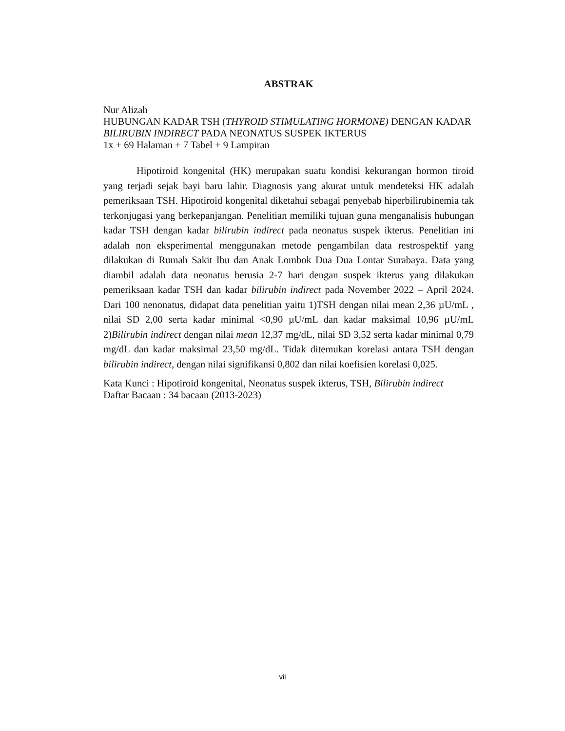ABSTRAK
Nur Alizah
HUBUNGAN KADAR TSH (THYROID STIMULATING HORMONE) DENGAN KADAR BILIRUBIN INDIRECT PADA NEONATUS SUSPEK IKTERUS
1x + 69 Halaman + 7 Tabel + 9 Lampiran
Hipotiroid kongenital (HK) merupakan suatu kondisi kekurangan hormon tiroid yang terjadi sejak bayi baru lahir. Diagnosis yang akurat untuk mendeteksi HK adalah pemeriksaan TSH. Hipotiroid kongenital diketahui sebagai penyebab hiperbilirubinemia tak terkonjugasi yang berkepanjangan. Penelitian memiliki tujuan guna menganalisis hubungan kadar TSH dengan kadar bilirubin indirect pada neonatus suspek ikterus. Penelitian ini adalah non eksperimental menggunakan metode pengambilan data restrospektif yang dilakukan di Rumah Sakit Ibu dan Anak Lombok Dua Dua Lontar Surabaya. Data yang diambil adalah data neonatus berusia 2-7 hari dengan suspek ikterus yang dilakukan pemeriksaan kadar TSH dan kadar bilirubin indirect pada November 2022 – April 2024. Dari 100 nenonatus, didapat data penelitian yaitu 1)TSH dengan nilai mean 2,36 µU/mL , nilai SD 2,00 serta kadar minimal <0,90 µU/mL dan kadar maksimal 10,96 µU/mL 2)Bilirubin indirect dengan nilai mean 12,37 mg/dL, nilai SD 3,52 serta kadar minimal 0,79 mg/dL dan kadar maksimal 23,50 mg/dL. Tidak ditemukan korelasi antara TSH dengan bilirubin indirect, dengan nilai signifikansi 0,802 dan nilai koefisien korelasi 0,025.
Kata Kunci : Hipotiroid kongenital, Neonatus suspek ikterus, TSH, Bilirubin indirect
Daftar Bacaan : 34 bacaan (2013-2023)
vii